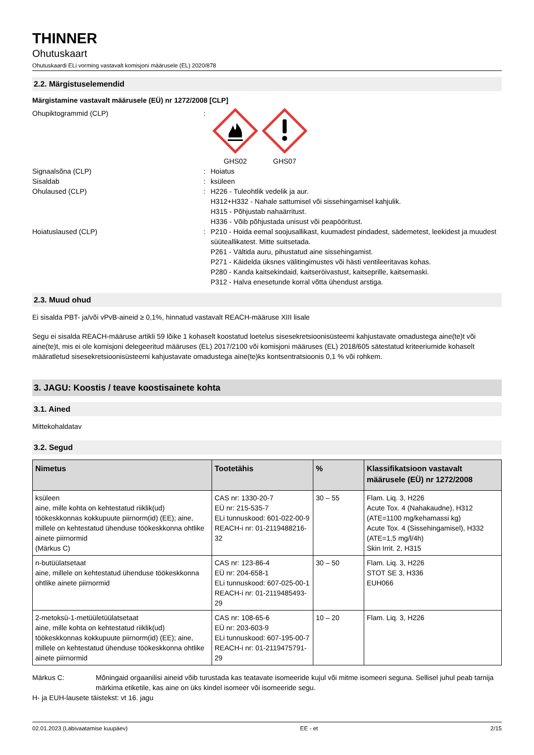THINNER
Ohutuskaart
Ohutuskaardi ELi vorming vastavalt komisjoni määrusele (EL) 2020/878
2.2. Märgistuselemendid
Märgistamine vastavalt määrusele (EÜ) nr 1272/2008 [CLP]
Ohupiktogrammid (CLP) : GHS02 GHS07
Signaalsõna (CLP) : Hoiatus
Sisaldab : ksüleen
Ohulaused (CLP) : H226 - Tuleohtlik vedelik ja aur.
H312+H332 - Nahale sattumisel või sissehingamisel kahjulik.
H315 - Põhjustab nahaärritust.
H336 - Võib põhjustada unisust või peapööritust.
Hoiatuslaused (CLP) : P210 - Hoida eemal soojusallikast, kuumadest pindadest, sädemetest, leekidest ja muudest süüteallikatest. Mitte suitsetada.
P261 - Vältida auru, pihustatud aine sissehingamist.
P271 - Käidelda üksnes välitingimustes või hästi ventileeritavas kohas.
P280 - Kanda kaitsekindaid, kaitseröivastust, kaitseprille, kaitsemaski.
P312 - Halva enesetunde korral võtta ühendust arstiga.
2.3. Muud ohud
Ei sisalda PBT- ja/või vPvB-aineid ≥ 0,1%, hinnatud vastavalt REACH-määruse XIII lisale
Segu ei sisalda REACH-määruse artikli 59 lõike 1 kohaselt koostatud loetelus sisesekretsioonisüsteemi kahjustavate omadustega aine(te)t või aine(te)t, mis ei ole komisjoni delegeeritud määruses (EL) 2017/2100 või komisjoni määruses (EL) 2018/605 sätestatud kriteeriumide kohaselt määratletud sisesekretsioonisüsteemi kahjustavate omadustega aine(te)ks kontsentratsioonis 0,1 % või rohkem.
3. JAGU: Koostis / teave koostisainete kohta
3.1. Ained
Mittekohaldatav
3.2. Segud
| Nimetus | Tootetähis | % | Klassifikatsioon vastavalt määrusele (EÜ) nr 1272/2008 |
| --- | --- | --- | --- |
| ksüleen aine, mille kohta on kehtestatud riiklik(ud) töökeskkonnas kokkupuute piirnorm(id) (EE); aine, millele on kehtestatud ühenduse töökeskkonna ohtlike ainete piirnormid (Märkus C) | CAS nr: 1330-20-7 EÜ nr: 215-535-7 ELi tunnuskood: 601-022-00-9 REACH-i nr: 01-2119488216-32 | 30 – 55 | Flam. Liq. 3, H226 Acute Tox. 4 (Nahakaudne), H312 (ATE=1100 mg/kehamassi kg) Acute Tox. 4 (Sissehingamisel), H332 (ATE=1,5 mg/l/4h) Skin Irrit. 2, H315 |
| n-butüülatsetaat aine, millele on kehtestatud ühenduse töökeskkonna ohtlike ainete piirnormid | CAS nr: 123-86-4 EÜ nr: 204-658-1 ELi tunnuskood: 607-025-00-1 REACH-i nr: 01-2119485493-29 | 30 – 50 | Flam. Liq. 3, H226 STOT SE 3, H336 EUH066 |
| 2-metoksü-1-metüületüülatsetaat aine, mille kohta on kehtestatud riiklik(ud) töökeskkonnas kokkupuute piirnorm(id) (EE); aine, millele on kehtestatud ühenduse töökeskkonna ohtlike ainete piirnormid | CAS nr: 108-65-6 EÜ nr: 203-603-9 ELi tunnuskood: 607-195-00-7 REACH-i nr: 01-2119475791-29 | 10 – 20 | Flam. Liq. 3, H226 |
Märkus C: Mõningaid orgaanilisi aineid võib turustada kas teatavate isomeeride kujul või mitme isomeeri seguna. Sellisel juhul peab tarnija märkima etiketile, kas aine on üks kindel isomeer või isomeeride segu.
H- ja EUH-lausete täistekst: vt 16. jagu
02.01.2023 (Läbivaatamise kuupäev) EE - et 2/15